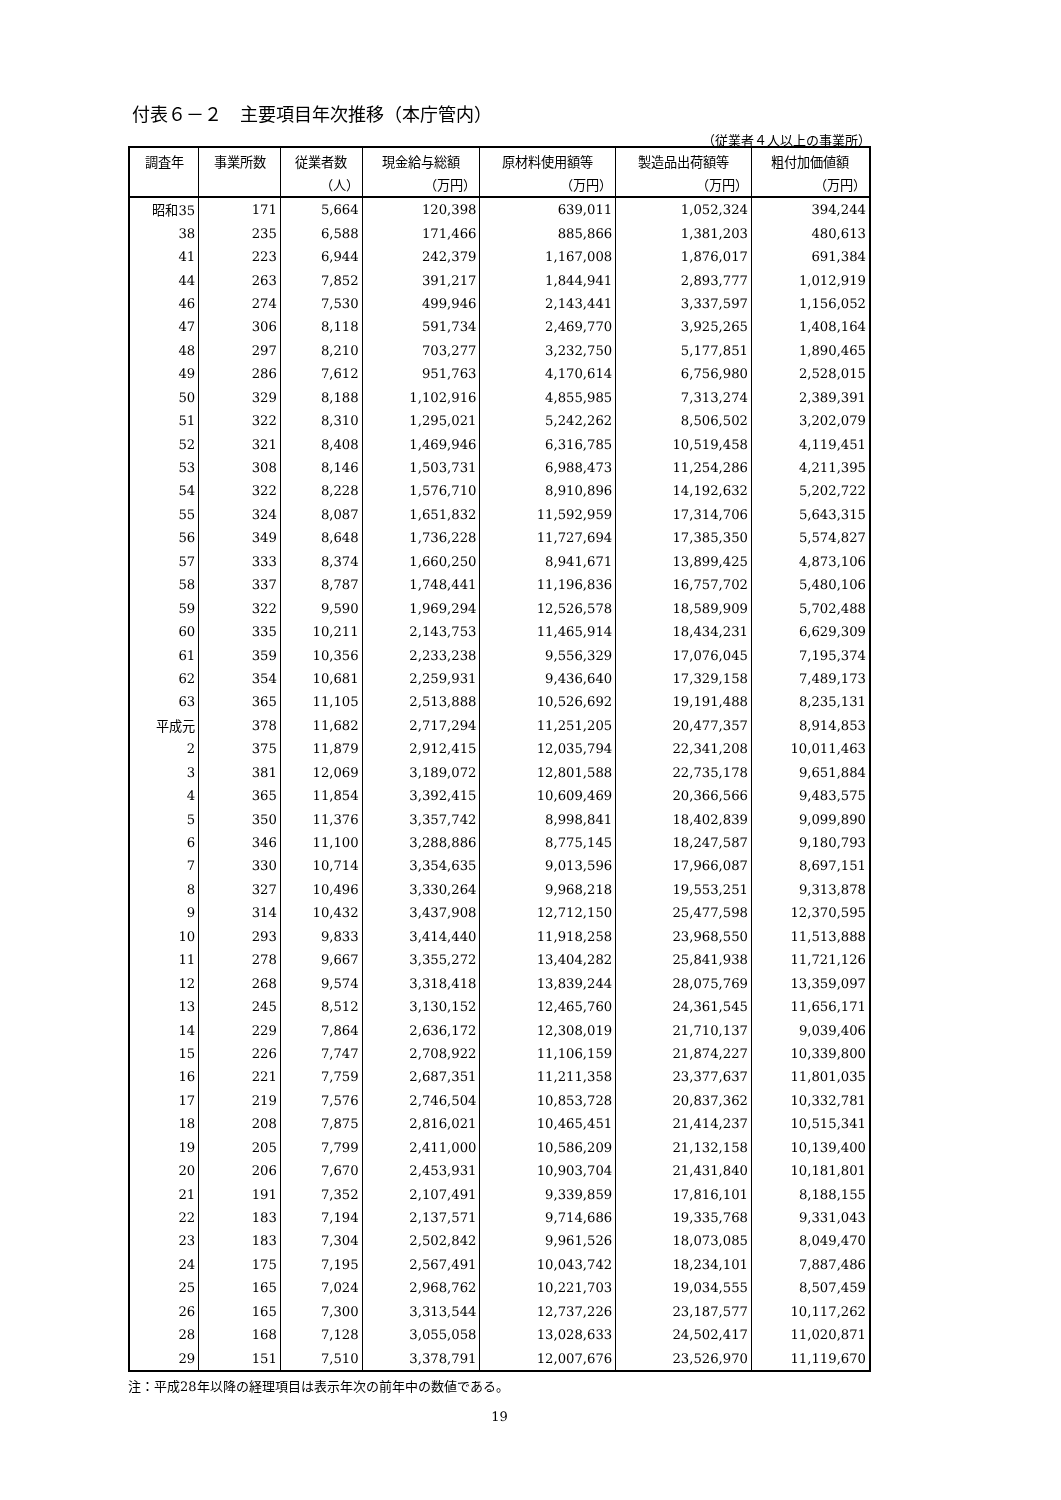付表６－２　主要項目年次推移（本庁管内）
（従業者４人以上の事業所）
| 調査年 | 事業所数 | 従業者数 | 現金給与総額 | 原材料使用額等 | 製造品出荷額等 | 粗付加価値額 |
| --- | --- | --- | --- | --- | --- | --- |
| | | （人） | （万円） | （万円） | （万円） | （万円） |
| 昭和35 | 171 | 5,664 | 120,398 | 639,011 | 1,052,324 | 394,244 |
| 38 | 235 | 6,588 | 171,466 | 885,866 | 1,381,203 | 480,613 |
| 41 | 223 | 6,944 | 242,379 | 1,167,008 | 1,876,017 | 691,384 |
| 44 | 263 | 7,852 | 391,217 | 1,844,941 | 2,893,777 | 1,012,919 |
| 46 | 274 | 7,530 | 499,946 | 2,143,441 | 3,337,597 | 1,156,052 |
| 47 | 306 | 8,118 | 591,734 | 2,469,770 | 3,925,265 | 1,408,164 |
| 48 | 297 | 8,210 | 703,277 | 3,232,750 | 5,177,851 | 1,890,465 |
| 49 | 286 | 7,612 | 951,763 | 4,170,614 | 6,756,980 | 2,528,015 |
| 50 | 329 | 8,188 | 1,102,916 | 4,855,985 | 7,313,274 | 2,389,391 |
| 51 | 322 | 8,310 | 1,295,021 | 5,242,262 | 8,506,502 | 3,202,079 |
| 52 | 321 | 8,408 | 1,469,946 | 6,316,785 | 10,519,458 | 4,119,451 |
| 53 | 308 | 8,146 | 1,503,731 | 6,988,473 | 11,254,286 | 4,211,395 |
| 54 | 322 | 8,228 | 1,576,710 | 8,910,896 | 14,192,632 | 5,202,722 |
| 55 | 324 | 8,087 | 1,651,832 | 11,592,959 | 17,314,706 | 5,643,315 |
| 56 | 349 | 8,648 | 1,736,228 | 11,727,694 | 17,385,350 | 5,574,827 |
| 57 | 333 | 8,374 | 1,660,250 | 8,941,671 | 13,899,425 | 4,873,106 |
| 58 | 337 | 8,787 | 1,748,441 | 11,196,836 | 16,757,702 | 5,480,106 |
| 59 | 322 | 9,590 | 1,969,294 | 12,526,578 | 18,589,909 | 5,702,488 |
| 60 | 335 | 10,211 | 2,143,753 | 11,465,914 | 18,434,231 | 6,629,309 |
| 61 | 359 | 10,356 | 2,233,238 | 9,556,329 | 17,076,045 | 7,195,374 |
| 62 | 354 | 10,681 | 2,259,931 | 9,436,640 | 17,329,158 | 7,489,173 |
| 63 | 365 | 11,105 | 2,513,888 | 10,526,692 | 19,191,488 | 8,235,131 |
| 平成元 | 378 | 11,682 | 2,717,294 | 11,251,205 | 20,477,357 | 8,914,853 |
| 2 | 375 | 11,879 | 2,912,415 | 12,035,794 | 22,341,208 | 10,011,463 |
| 3 | 381 | 12,069 | 3,189,072 | 12,801,588 | 22,735,178 | 9,651,884 |
| 4 | 365 | 11,854 | 3,392,415 | 10,609,469 | 20,366,566 | 9,483,575 |
| 5 | 350 | 11,376 | 3,357,742 | 8,998,841 | 18,402,839 | 9,099,890 |
| 6 | 346 | 11,100 | 3,288,886 | 8,775,145 | 18,247,587 | 9,180,793 |
| 7 | 330 | 10,714 | 3,354,635 | 9,013,596 | 17,966,087 | 8,697,151 |
| 8 | 327 | 10,496 | 3,330,264 | 9,968,218 | 19,553,251 | 9,313,878 |
| 9 | 314 | 10,432 | 3,437,908 | 12,712,150 | 25,477,598 | 12,370,595 |
| 10 | 293 | 9,833 | 3,414,440 | 11,918,258 | 23,968,550 | 11,513,888 |
| 11 | 278 | 9,667 | 3,355,272 | 13,404,282 | 25,841,938 | 11,721,126 |
| 12 | 268 | 9,574 | 3,318,418 | 13,839,244 | 28,075,769 | 13,359,097 |
| 13 | 245 | 8,512 | 3,130,152 | 12,465,760 | 24,361,545 | 11,656,171 |
| 14 | 229 | 7,864 | 2,636,172 | 12,308,019 | 21,710,137 | 9,039,406 |
| 15 | 226 | 7,747 | 2,708,922 | 11,106,159 | 21,874,227 | 10,339,800 |
| 16 | 221 | 7,759 | 2,687,351 | 11,211,358 | 23,377,637 | 11,801,035 |
| 17 | 219 | 7,576 | 2,746,504 | 10,853,728 | 20,837,362 | 10,332,781 |
| 18 | 208 | 7,875 | 2,816,021 | 10,465,451 | 21,414,237 | 10,515,341 |
| 19 | 205 | 7,799 | 2,411,000 | 10,586,209 | 21,132,158 | 10,139,400 |
| 20 | 206 | 7,670 | 2,453,931 | 10,903,704 | 21,431,840 | 10,181,801 |
| 21 | 191 | 7,352 | 2,107,491 | 9,339,859 | 17,816,101 | 8,188,155 |
| 22 | 183 | 7,194 | 2,137,571 | 9,714,686 | 19,335,768 | 9,331,043 |
| 23 | 183 | 7,304 | 2,502,842 | 9,961,526 | 18,073,085 | 8,049,470 |
| 24 | 175 | 7,195 | 2,567,491 | 10,043,742 | 18,234,101 | 7,887,486 |
| 25 | 165 | 7,024 | 2,968,762 | 10,221,703 | 19,034,555 | 8,507,459 |
| 26 | 165 | 7,300 | 3,313,544 | 12,737,226 | 23,187,577 | 10,117,262 |
| 28 | 168 | 7,128 | 3,055,058 | 13,028,633 | 24,502,417 | 11,020,871 |
| 29 | 151 | 7,510 | 3,378,791 | 12,007,676 | 23,526,970 | 11,119,670 |
注：平成28年以降の経理項目は表示年次の前年中の数値である。
19